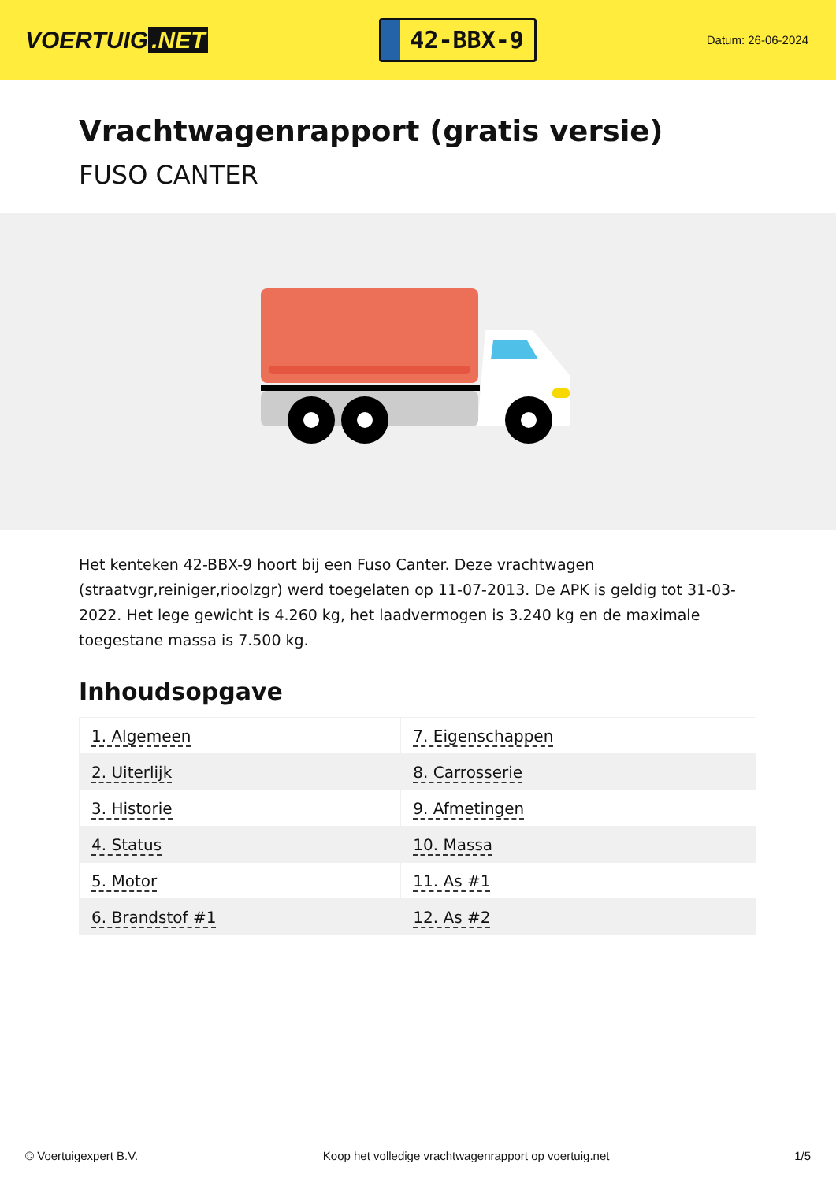VOERTUIG.NET
42-BBX-9
Datum: 26-06-2024
Vrachtwagenrapport (gratis versie)
FUSO CANTER
Het kenteken 42-BBX-9 hoort bij een Fuso Canter. Deze vrachtwagen (straatvgr,reiniger,rioolzgr) werd toegelaten op 11-07-2013. De APK is geldig tot 31-03-2022. Het lege gewicht is 4.260 kg, het laadvermogen is 3.240 kg en de maximale toegestane massa is 7.500 kg.
Inhoudsopgave
| 1. Algemeen | 7. Eigenschappen |
| 2. Uiterlijk | 8. Carrosserie |
| 3. Historie | 9. Afmetingen |
| 4. Status | 10. Massa |
| 5. Motor | 11. As #1 |
| 6. Brandstof #1 | 12. As #2 |
© Voertuigexpert B.V. Koop het volledige vrachtwagenrapport op voertuig.net 1/5